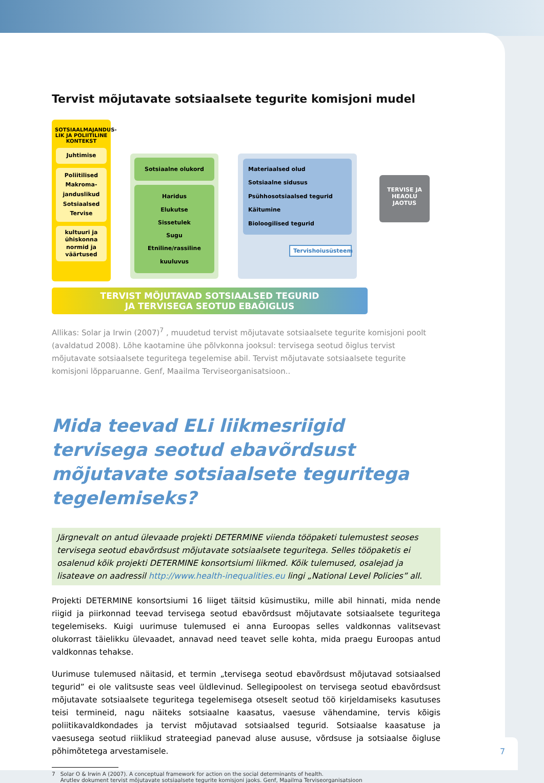Tervist mõjutavate sotsiaalsete tegurite komisjoni mudel
SOTSIAALMAJANDUS-LIK JA POLIITILINE KONTEKST
Juhtimise
Poliitilised
Makroma-janduslikud
Sotsiaalsed
Tervise
kultuuri ja ühiskonna normid ja väärtused
Sotsiaalne olukord
Haridus
Elukutse
Sissetulek
Sugu
Etniline/rassiline
kuuluvus
Materiaalsed olud
Sotsiaalne sidusus
Psühhosotsiaalsed tegurid
Käitumine
Bioloogilised tegurid
Tervishoiusüsteem
TERVISE JA HEAOLU JAOTUS
TERVIST MÕJUTAVAD SOTSIAALSED TEGURID
JA TERVISEGA SEOTUD EBAÕIGLUS
Allikas: Solar ja Irwin (2007)<sup>7</sup> , muudetud tervist mõjutavate sotsiaalsete tegurite komisjoni poolt (avaldatud 2008). Lõhe kaotamine ühe põlvkonna jooksul: tervisega seotud õiglus tervist mõjutavate sotsiaalsete teguritega tegelemise abil. Tervist mõjutavate sotsiaalsete tegurite komisjoni lõpparuanne. Genf, Maailma Terviseorganisatsioon..
Mida teevad ELi liikmesriigid tervisega seotud ebavõrdsust mõjutavate sotsiaalsete teguritega tegelemiseks?
Järgnevalt on antud ülevaade projekti DETERMINE viienda tööpaketi tulemustest seoses tervisega seotud ebavõrdsust mõjutavate sotsiaalsete teguritega. Selles tööpaketis ei osalenud kõik projekti DETERMINE konsortsiumi liikmed. Kõik tulemused, osalejad ja lisateave on aadressil http://www.health-inequalities.eu lingi „National Level Policies” all.
Projekti DETERMINE konsortsiumi 16 liiget täitsid küsimustiku, mille abil hinnati, mida nende riigid ja piirkonnad teevad tervisega seotud ebavõrdsust mõjutavate sotsiaalsete teguritega tegelemiseks. Kuigi uurimuse tulemused ei anna Euroopas selles valdkonnas valitsevast olukorrast täielikku ülevaadet, annavad need teavet selle kohta, mida praegu Euroopas antud valdkonnas tehakse.
Uurimuse tulemused näitasid, et termin „tervisega seotud ebavõrdsust mõjutavad sotsiaalsed tegurid” ei ole valitsuste seas veel üldlevinud. Sellegipoolest on tervisega seotud ebavõrdsust mõjutavate sotsiaalsete teguritega tegelemisega otseselt seotud töö kirjeldamiseks kasutuses teisi termineid, nagu näiteks sotsiaalne kaasatus, vaesuse vähendamine, tervis kõigis poliitikavaldkondades ja tervist mõjutavad sotsiaalsed tegurid. Sotsiaalse kaasatuse ja vaesusega seotud riiklikud strateegiad panevad aluse aususe, võrdsuse ja sotsiaalse õigluse põhimõtetega arvestamisele.
7 Solar O & Irwin A (2007). A conceptual framework for action on the social determinants of health.
Arutlev dokument tervist mõjutavate sotsiaalsete tegurite komisjoni jaoks. Genf, Maailma Terviseorganisatsioon
7